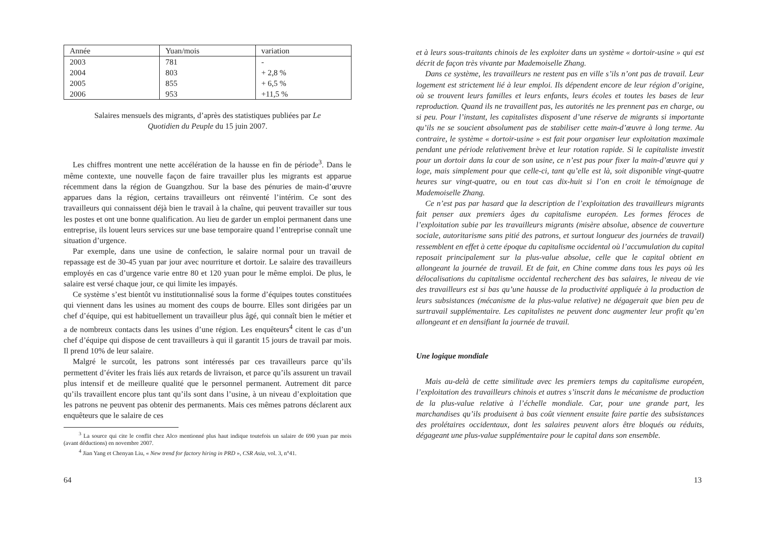| Année | Yuan/mois | variation |
| --- | --- | --- |
| 2003 | 781 | - |
| 2004 | 803 | + 2,8 % |
| 2005 | 855 | + 6,5 % |
| 2006 | 953 | +11,5 % |
Salaires mensuels des migrants, d’après des statistiques publiées par Le Quotidien du Peuple du 15 juin 2007.
Les chiffres montrent une nette accélération de la hausse en fin de période<sup>3</sup>. Dans le même contexte, une nouvelle façon de faire travailler plus les migrants est apparue récemment dans la région de Guangzhou. Sur la base des pénuries de main-d’œuvre apparues dans la région, certains travailleurs ont réinventé l’intérim. Ce sont des travailleurs qui connaissent déjà bien le travail à la chaîne, qui peuvent travailler sur tous les postes et ont une bonne qualification. Au lieu de garder un emploi permanent dans une entreprise, ils louent leurs services sur une base temporaire quand l’entreprise connaît une situation d’urgence.
Par exemple, dans une usine de confection, le salaire normal pour un travail de repassage est de 30-45 yuan par jour avec nourriture et dortoir. Le salaire des travailleurs employés en cas d’urgence varie entre 80 et 120 yuan pour le même emploi. De plus, le salaire est versé chaque jour, ce qui limite les impayés.
Ce système s’est bientôt vu institutionnalisé sous la forme d’équipes toutes constituées qui viennent dans les usines au moment des coups de bourre. Elles sont dirigées par un chef d’équipe, qui est habituellement un travailleur plus âgé, qui connaît bien le métier et a de nombreux contacts dans les usines d’une région. Les enquêteurs<sup>4</sup> citent le cas d’un chef d’équipe qui dispose de cent travailleurs à qui il garantit 15 jours de travail par mois. Il prend 10% de leur salaire.
Malgré le surcoût, les patrons sont intéressés par ces travailleurs parce qu’ils permettent d’éviter les frais liés aux retards de livraison, et parce qu’ils assurent un travail plus intensif et de meilleure qualité que le personnel permanent. Autrement dit parce qu’ils travaillent encore plus tant qu’ils sont dans l’usine, à un niveau d’exploitation que les patrons ne peuvent pas obtenir des permanents. Mais ces mêmes patrons déclarent aux enquêteurs que le salaire de ces
<sup>3</sup> La source qui cite le conflit chez Alco mentionné plus haut indique toutefois un salaire de 690 yuan par mois (avant déductions) en novembre 2007.
<sup>4</sup> Jian Yang et Chenyan Liu, « New trend for factory hiring in PRD », CSR Asia, vol. 3, n°41.
64
et à leurs sous-traitants chinois de les exploiter dans un système « dortoir-usine » qui est décrit de façon très vivante par Mademoiselle Zhang.
Dans ce système, les travailleurs ne restent pas en ville s’ils n’ont pas de travail. Leur logement est strictement lié à leur emploi. Ils dépendent encore de leur région d’origine, où se trouvent leurs familles et leurs enfants, leurs écoles et toutes les bases de leur reproduction. Quand ils ne travaillent pas, les autorités ne les prennent pas en charge, ou si peu. Pour l’instant, les capitalistes disposent d’une réserve de migrants si importante qu’ils ne se soucient absolument pas de stabiliser cette main-d’œuvre à long terme. Au contraire, le système « dortoir-usine » est fait pour organiser leur exploitation maximale pendant une période relativement brève et leur rotation rapide. Si le capitaliste investit pour un dortoir dans la cour de son usine, ce n’est pas pour fixer la main-d’œuvre qui y loge, mais simplement pour que celle-ci, tant qu’elle est là, soit disponible vingt-quatre heures sur vingt-quatre, ou en tout cas dix-huit si l’on en croit le témoignage de Mademoiselle Zhang.
Ce n’est pas par hasard que la description de l’exploitation des travailleurs migrants fait penser aux premiers âges du capitalisme européen. Les formes féroces de l’exploitation subie par les travailleurs migrants (misère absolue, absence de couverture sociale, autoritarisme sans pitié des patrons, et surtout longueur des journées de travail) ressemblent en effet à cette époque du capitalisme occidental où l’accumulation du capital reposait principalement sur la plus-value absolue, celle que le capital obtient en allongeant la journée de travail. Et de fait, en Chine comme dans tous les pays où les délocalisations du capitalisme occidental recherchent des bas salaires, le niveau de vie des travailleurs est si bas qu’une hausse de la productivité appliquée à la production de leurs subsistances (mécanisme de la plus-value relative) ne dégagerait que bien peu de surtravail supplémentaire. Les capitalistes ne peuvent donc augmenter leur profit qu’en allongeant et en densifiant la journée de travail.
Une logique mondiale
Mais au-delà de cette similitude avec les premiers temps du capitalisme européen, l’exploitation des travailleurs chinois et autres s’inscrit dans le mécanisme de production de la plus-value relative à l’échelle mondiale. Car, pour une grande part, les marchandises qu’ils produisent à bas coût viennent ensuite faire partie des subsistances des prolétaires occidentaux, dont les salaires peuvent alors être bloqués ou réduits, dégageant une plus-value supplémentaire pour le capital dans son ensemble.
13